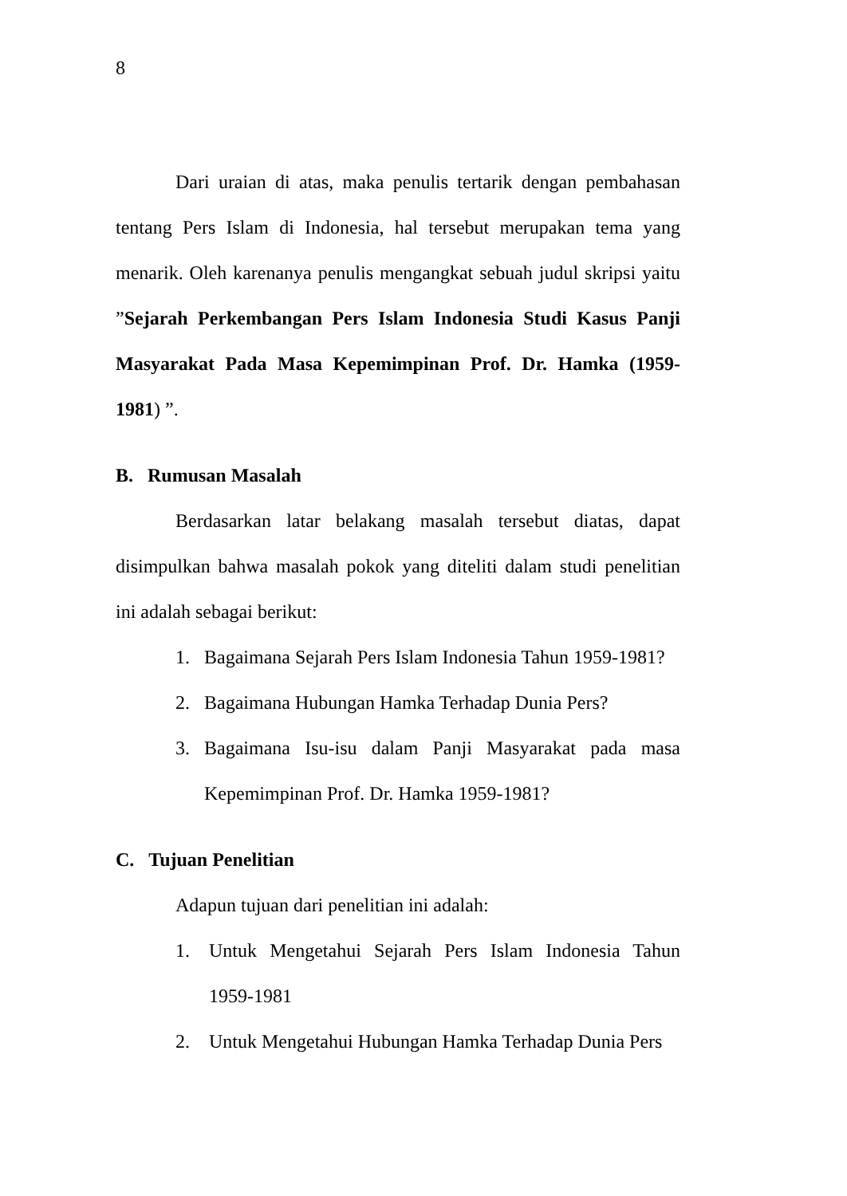8
Dari uraian di atas, maka penulis tertarik dengan pembahasan tentang Pers Islam di Indonesia, hal tersebut merupakan tema yang menarik. Oleh karenanya penulis mengangkat sebuah judul skripsi yaitu ”Sejarah Perkembangan Pers Islam Indonesia Studi Kasus Panji Masyarakat Pada Masa Kepemimpinan Prof. Dr. Hamka (1959-1981) ”.
B. Rumusan Masalah
Berdasarkan latar belakang masalah tersebut diatas, dapat disimpulkan bahwa masalah pokok yang diteliti dalam studi penelitian ini adalah sebagai berikut:
1. Bagaimana Sejarah Pers Islam Indonesia Tahun 1959-1981?
2. Bagaimana Hubungan Hamka Terhadap Dunia Pers?
3. Bagaimana Isu-isu dalam Panji Masyarakat pada masa Kepemimpinan Prof. Dr. Hamka 1959-1981?
C. Tujuan Penelitian
Adapun tujuan dari penelitian ini adalah:
1. Untuk Mengetahui Sejarah Pers Islam Indonesia Tahun 1959-1981
2. Untuk Mengetahui Hubungan Hamka Terhadap Dunia Pers